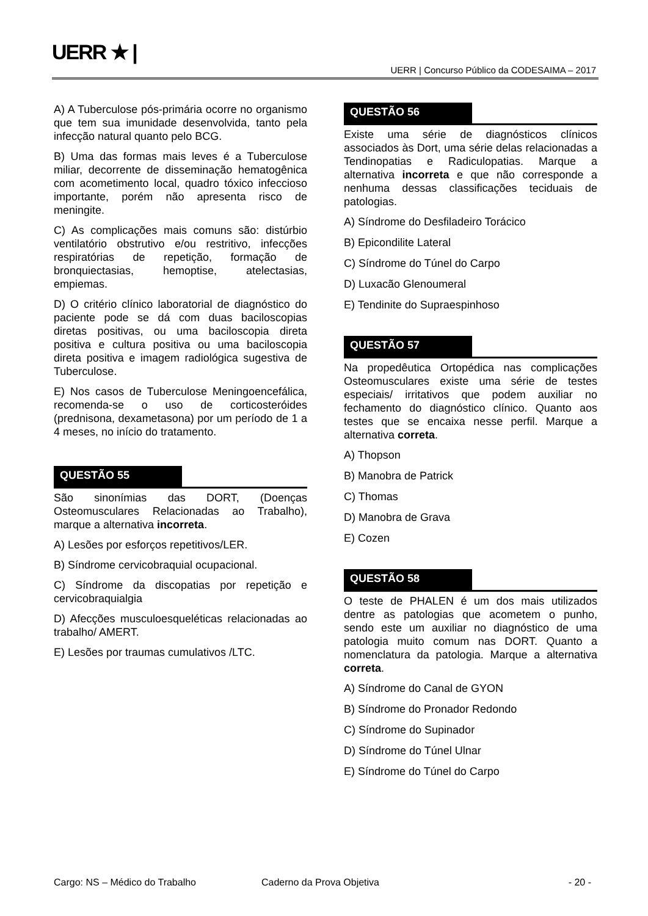UERR ★ |
UERR | Concurso Público da CODESAIMA – 2017
A) A Tuberculose pós-primária ocorre no organismo que tem sua imunidade desenvolvida, tanto pela infecção natural quanto pelo BCG.
B) Uma das formas mais leves é a Tuberculose miliar, decorrente de disseminação hematogênica com acometimento local, quadro tóxico infeccioso importante, porém não apresenta risco de meningite.
C) As complicações mais comuns são: distúrbio ventilatório obstrutivo e/ou restritivo, infecções respiratórias de repetição, formação de bronquiectasias, hemoptise, atelectasias, empiemas.
D) O critério clínico laboratorial de diagnóstico do paciente pode se dá com duas baciloscopias diretas positivas, ou uma baciloscopia direta positiva e cultura positiva ou uma baciloscopia direta positiva e imagem radiológica sugestiva de Tuberculose.
E) Nos casos de Tuberculose Meningoencefálica, recomenda-se o uso de corticosteróides (prednisona, dexametasona) por um período de 1 a 4 meses, no início do tratamento.
QUESTÃO 55
São sinonímias das DORT, (Doenças Osteomusculares Relacionadas ao Trabalho), marque a alternativa incorreta.
A) Lesões por esforços repetitivos/LER.
B) Síndrome cervicobraquial ocupacional.
C) Síndrome da discopatias por repetição e cervicobraquialgia
D) Afecções musculoesqueléticas relacionadas ao trabalho/ AMERT.
E) Lesões por traumas cumulativos /LTC.
QUESTÃO 56
Existe uma série de diagnósticos clínicos associados às Dort, uma série delas relacionadas a Tendinopatias e Radiculopatias. Marque a alternativa incorreta e que não corresponde a nenhuma dessas classificações teciduais de patologias.
A) Síndrome do Desfiladeiro Torácico
B) Epicondilite Lateral
C) Síndrome do Túnel do Carpo
D) Luxacão Glenoumeral
E) Tendinite do Supraespinhoso
QUESTÃO 57
Na propedêutica Ortopédica nas complicações Osteomusculares existe uma série de testes especiais/ irritativos que podem auxiliar no fechamento do diagnóstico clínico. Quanto aos testes que se encaixa nesse perfil. Marque a alternativa correta.
A) Thopson
B) Manobra de Patrick
C) Thomas
D) Manobra de Grava
E) Cozen
QUESTÃO 58
O teste de PHALEN é um dos mais utilizados dentre as patologias que acometem o punho, sendo este um auxiliar no diagnóstico de uma patologia muito comum nas DORT. Quanto a nomenclatura da patologia. Marque a alternativa correta.
A) Síndrome do Canal de GYON
B) Síndrome do Pronador Redondo
C) Síndrome do Supinador
D) Síndrome do Túnel Ulnar
E) Síndrome do Túnel do Carpo
Cargo: NS – Médico do Trabalho Caderno da Prova Objetiva - 20 -